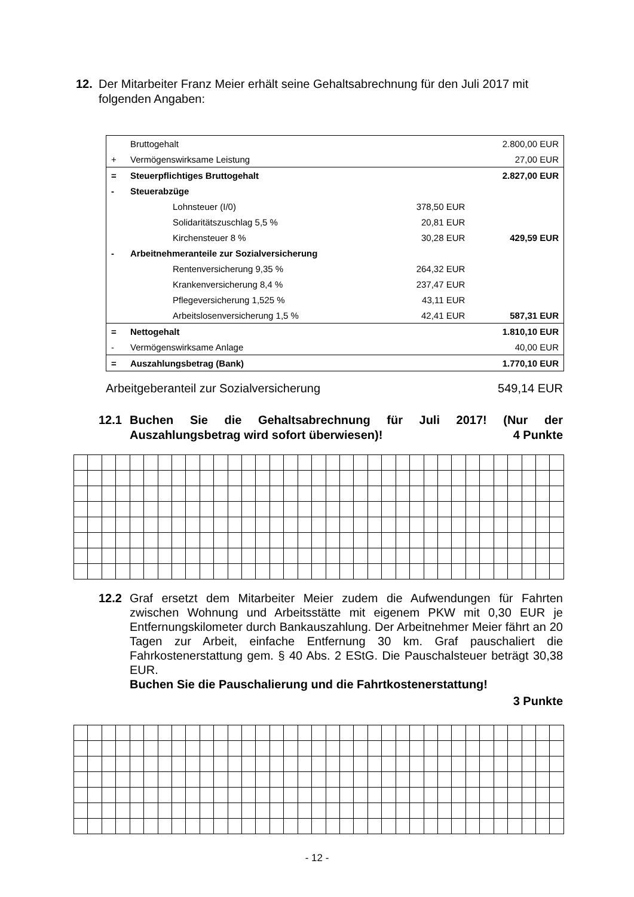12. Der Mitarbeiter Franz Meier erhält seine Gehaltsabrechnung für den Juli 2017 mit
folgenden Angaben:
| | Bruttogehalt | | | 2.800,00 EUR |
| + | Vermögenswirksame Leistung | | | 27,00 EUR |
| = | Steuerpflichtiges Bruttogehalt | | | 2.827,00 EUR |
| - | Steuerabzüge | | | |
| | | Lohnsteuer (I/0) | 378,50 EUR | |
| | | Solidaritätszuschlag 5,5 % | 20,81 EUR | |
| | | Kirchensteuer 8 % | 30,28 EUR | 429,59 EUR |
| - | Arbeitnehmeranteile zur Sozialversicherung | | | |
| | | Rentenversicherung 9,35 % | 264,32 EUR | |
| | | Krankenversicherung 8,4 % | 237,47 EUR | |
| | | Pflegeversicherung 1,525 % | 43,11 EUR | |
| | | Arbeitslosenversicherung 1,5 % | 42,41 EUR | 587,31 EUR |
| = | Nettogehalt | | | 1.810,10 EUR |
| - | Vermögenswirksame Anlage | | | 40,00 EUR |
| = | Auszahlungsbetrag (Bank) | | | 1.770,10 EUR |
Arbeitgeberanteil zur Sozialversicherung 549,14 EUR
12.1 Buchen Sie die Gehaltsabrechnung für Juli 2017! (Nur der Auszahlungsbetrag wird sofort überwiesen)! 4 Punkte
12.2 Graf ersetzt dem Mitarbeiter Meier zudem die Aufwendungen für Fahrten zwischen Wohnung und Arbeitsstätte mit eigenem PKW mit 0,30 EUR je Entfernungskilometer durch Bankauszahlung. Der Arbeitnehmer Meier fährt an 20 Tagen zur Arbeit, einfache Entfernung 30 km. Graf pauschaliert die Fahrkostenerstattung gem. § 40 Abs. 2 EStG. Die Pauschalsteuer beträgt 30,38 EUR.
Buchen Sie die Pauschalierung und die Fahrtkostenerstattung!
3 Punkte
- 12 -